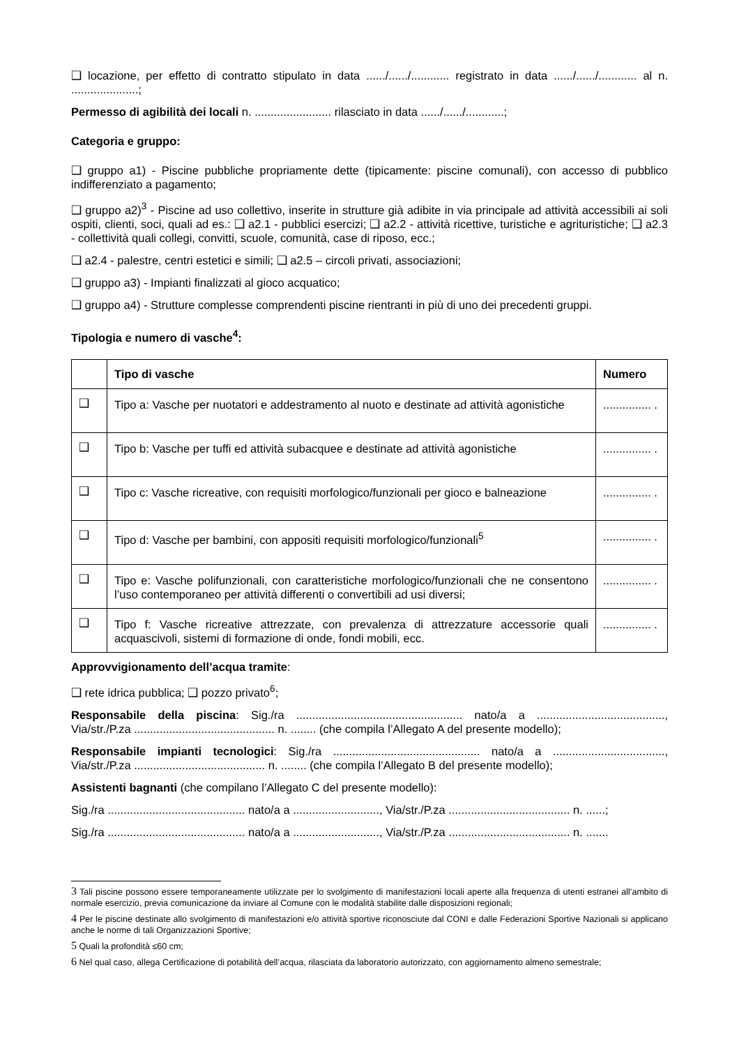❑ locazione, per effetto di contratto stipulato in data ....../....../............ registrato in data ....../....../............ al n. .....................;
Permesso di agibilità dei locali n. ........................ rilasciato in data ....../....../............;
Categoria e gruppo:
❑ gruppo a1) - Piscine pubbliche propriamente dette (tipicamente: piscine comunali), con accesso di pubblico indifferenziato a pagamento;
❑ gruppo a2)<sup>3</sup> - Piscine ad uso collettivo, inserite in strutture già adibite in via principale ad attività accessibili ai soli ospiti, clienti, soci, quali ad es.: ❑ a2.1 - pubblici esercizi; ❑ a2.2 - attività ricettive, turistiche e agrituristiche; ❑ a2.3 - collettività quali collegi, convitti, scuole, comunità, case di riposo, ecc.;
❑ a2.4 - palestre, centri estetici e simili; ❑ a2.5 – circoli privati, associazioni;
❑ gruppo a3) - Impianti finalizzati al gioco acquatico;
❑ gruppo a4) - Strutture complesse comprendenti piscine rientranti in più di uno dei precedenti gruppi.
Tipologia e numero di vasche<sup>4</sup>:
| | Tipo di vasche | Numero |
| --- | --- | --- |
| ❑ | Tipo a: Vasche per nuotatori e addestramento al nuoto e destinate ad attività agonistiche | ............... . |
| ❑ | Tipo b: Vasche per tuffi ed attività subacquee e destinate ad attività agonistiche | ............... . |
| ❑ | Tipo c: Vasche ricreative, con requisiti morfologico/funzionali per gioco e balneazione | ............... . |
| ❑ | Tipo d: Vasche per bambini, con appositi requisiti morfologico/funzionali<sup>5</sup> | ............... . |
| ❑ | Tipo e: Vasche polifunzionali, con caratteristiche morfologico/funzionali che ne consentono l’uso contemporaneo per attività differenti o convertibili ad usi diversi; | ............... . |
| ❑ | Tipo f: Vasche ricreative attrezzate, con prevalenza di attrezzature accessorie quali acquascivoli, sistemi di formazione di onde, fondi mobili, ecc. | ............... . |
Approvvigionamento dell’acqua tramite:
❑ rete idrica pubblica; ❑ pozzo privato<sup>6</sup>;
Responsabile della piscina: Sig./ra .................................................... nato/a a ........................................, Via/str./P.za ............................................ n. ........ (che compila l’Allegato A del presente modello);
Responsabile impianti tecnologici: Sig./ra .............................................. nato/a a ..................................., Via/str./P.za ......................................... n. ........ (che compila l’Allegato B del presente modello);
Assistenti bagnanti (che compilano l’Allegato C del presente modello):
Sig./ra ........................................... nato/a a ..........................., Via/str./P.za ...................................... n. ......;
Sig./ra ........................................... nato/a a ..........................., Via/str./P.za ...................................... n. .......
3 Tali piscine possono essere temporaneamente utilizzate per lo svolgimento di manifestazioni locali aperte alla frequenza di utenti estranei all’ambito di normale esercizio, previa comunicazione da inviare al Comune con le modalità stabilite dalle disposizioni regionali;
4 Per le piscine destinate allo svolgimento di manifestazioni e/o attività sportive riconosciute dal CONI e dalle Federazioni Sportive Nazionali si applicano anche le norme di tali Organizzazioni Sportive;
5 Quali la profondità ≤60 cm;
6 Nel qual caso, allega Certificazione di potabilità dell’acqua, rilasciata da laboratorio autorizzato, con aggiornamento almeno semestrale;